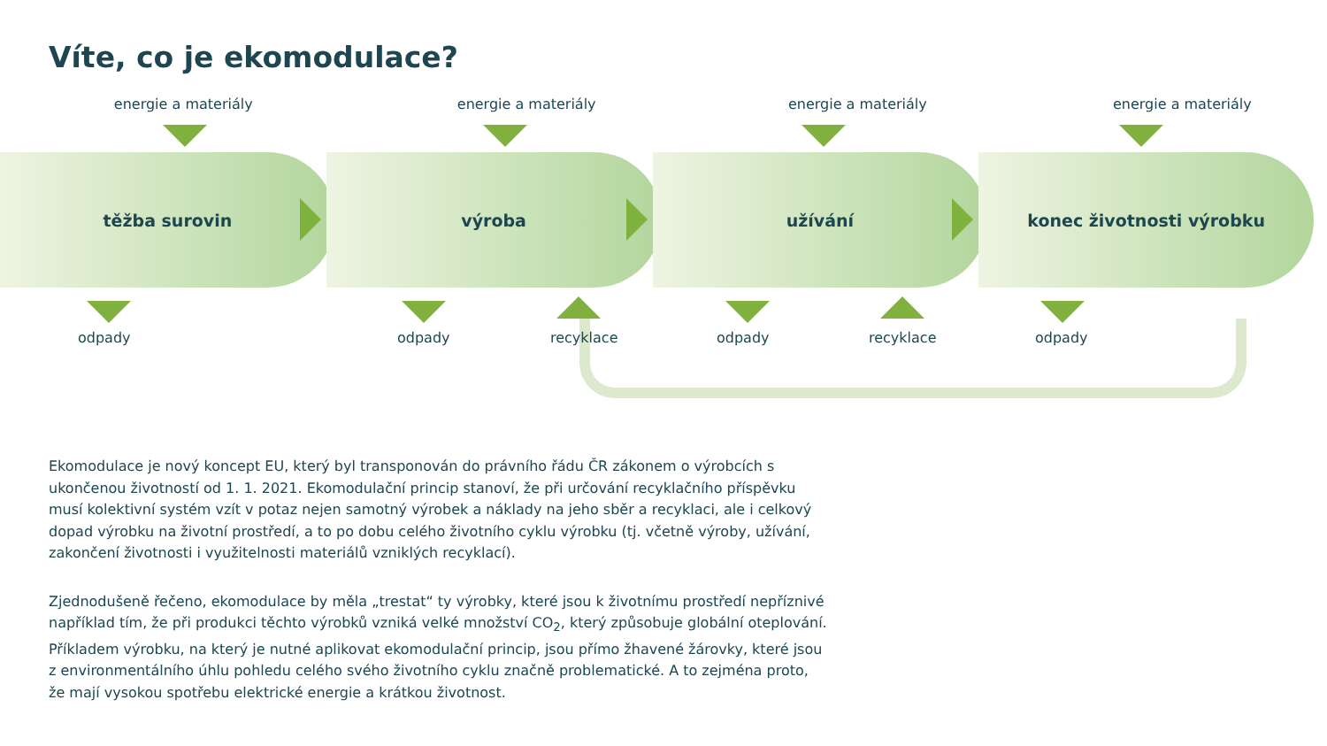Víte, co je ekomodulace?
energie a materiály energie a materiály energie a materiály energie a materiály
těžba surovin výroba užívání konec životnosti výrobku
odpady odpady recyklace odpady recyklace odpady
Ekomodulace je nový koncept EU, který byl transponován do právního řádu ČR zákonem o výrobcích s ukončenou životností od 1. 1. 2021. Ekomodulační princip stanoví, že při určování recyklačního příspěvku musí kolektivní systém vzít v potaz nejen samotný výrobek a náklady na jeho sběr a recyklaci, ale i celkový dopad výrobku na životní prostředí, a to po dobu celého životního cyklu výrobku (tj. včetně výroby, užívání, zakončení životnosti i využitelnosti materiálů vzniklých recyklací).
Zjednodušeně řečeno, ekomodulace by měla „trestat“ ty výrobky, které jsou k životnímu prostředí nepříznivé například tím, že při produkci těchto výrobků vzniká velké množství CO<sub>2</sub>, který způsobuje globální oteplování. Příkladem výrobku, na který je nutné aplikovat ekomodulační princip, jsou přímo žhavené žárovky, které jsou z environmentálního úhlu pohledu celého svého životního cyklu značně problematické. A to zejména proto, že mají vysokou spotřebu elektrické energie a krátkou životnost.